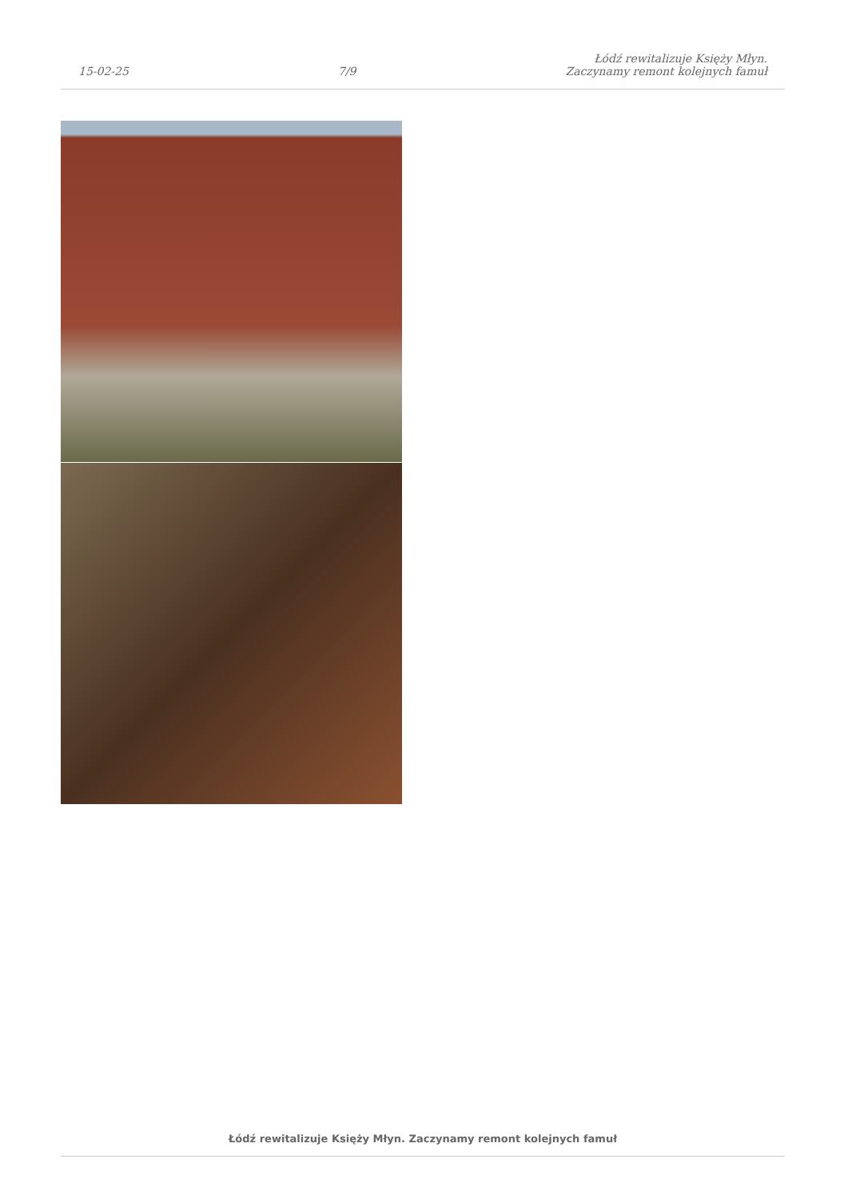15-02-25
7/9
Łódź rewitalizuje Księży Młyn.
Zaczynamy remont kolejnych famuł
Łódź rewitalizuje Księży Młyn. Zaczynamy remont kolejnych famuł